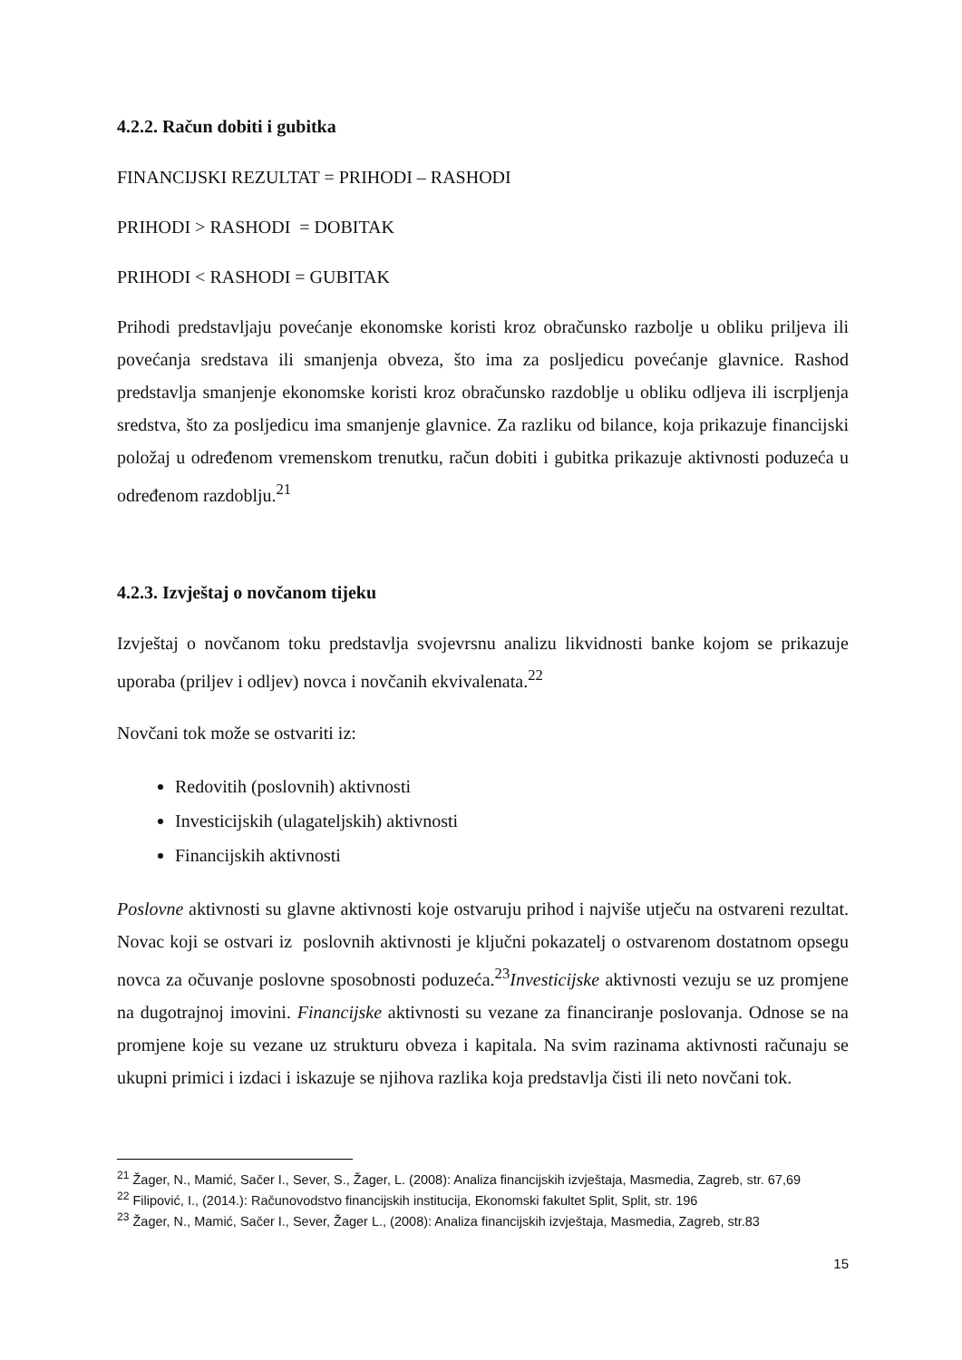4.2.2. Račun dobiti i gubitka
FINANCIJSKI REZULTAT = PRIHODI – RASHODI
PRIHODI > RASHODI = DOBITAK
PRIHODI < RASHODI = GUBITAK
Prihodi predstavljaju povećanje ekonomske koristi kroz obračunsko razbolje u obliku priljeva ili povećanja sredstava ili smanjenja obveza, što ima za posljedicu povećanje glavnice. Rashod predstavlja smanjenje ekonomske koristi kroz obračunsko razdoblje u obliku odljeva ili iscrpljenja sredstva, što za posljedicu ima smanjenje glavnice. Za razliku od bilance, koja prikazuje financijski položaj u određenom vremenskom trenutku, račun dobiti i gubitka prikazuje aktivnosti poduzeća u određenom razdoblju.<sup>21</sup>
4.2.3. Izvještaj o novčanom tijeku
Izvještaj o novčanom toku predstavlja svojevrsnu analizu likvidnosti banke kojom se prikazuje uporaba (priljev i odljev) novca i novčanih ekvivalenata.<sup>22</sup>
Novčani tok može se ostvariti iz:
Redovitih (poslovnih) aktivnosti
Investicijskih (ulagateljskih) aktivnosti
Financijskih aktivnosti
Poslovne aktivnosti su glavne aktivnosti koje ostvaruju prihod i najviše utječu na ostvareni rezultat. Novac koji se ostvari iz poslovnih aktivnosti je ključni pokazatelj o ostvarenom dostatnom opsegu novca za očuvanje poslovne sposobnosti poduzeća.<sup>23</sup>Investicijske aktivnosti vezuju se uz promjene na dugotrajnoj imovini. Financijske aktivnosti su vezane za financiranje poslovanja. Odnose se na promjene koje su vezane uz strukturu obveza i kapitala. Na svim razinama aktivnosti računaju se ukupni primici i izdaci i iskazuje se njihova razlika koja predstavlja čisti ili neto novčani tok.
<sup>21</sup> Žager, N., Mamić, Sačer I., Sever, S., Žager, L. (2008): Analiza financijskih izvještaja, Masmedia, Zagreb, str. 67,69
<sup>22</sup> Filipović, I., (2014.): Računovodstvo financijskih institucija, Ekonomski fakultet Split, Split, str. 196
<sup>23</sup> Žager, N., Mamić, Sačer I., Sever, Žager L., (2008): Analiza financijskih izvještaja, Masmedia, Zagreb, str.83
15